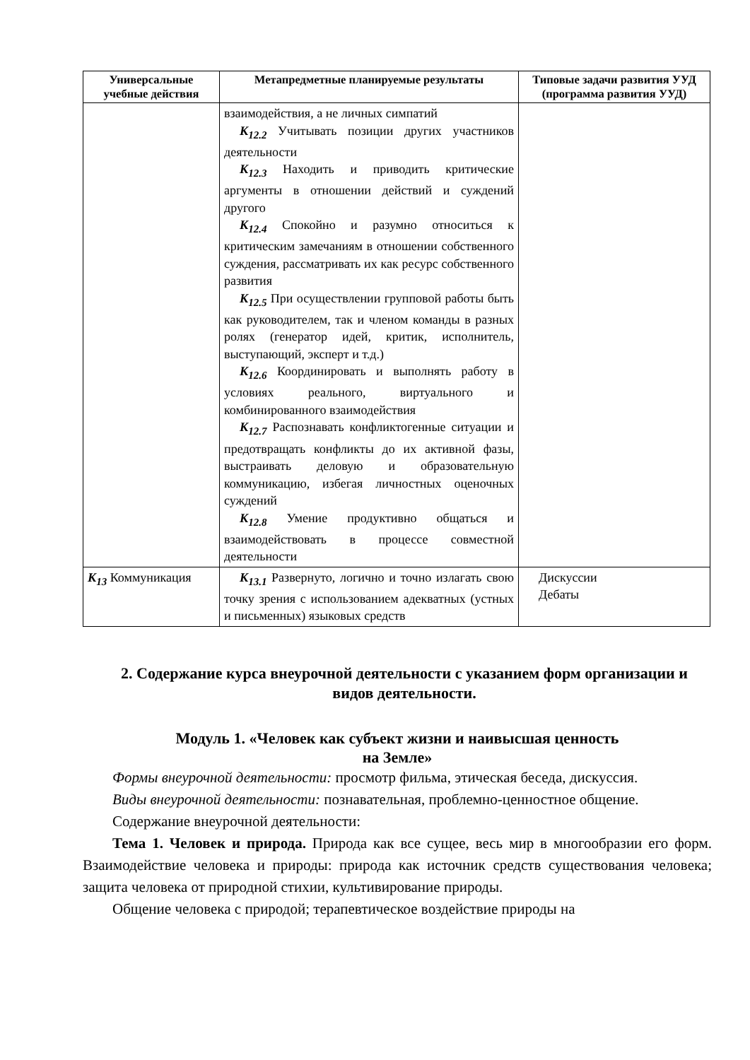| Универсальные учебные действия | Метапредметные планируемые результаты | Типовые задачи развития УУД (программа развития УУД) |
| --- | --- | --- |
| | взаимодействия, а не личных симпатий К<sub>12.2</sub> Учитывать позиции других участников деятельности К<sub>12.3</sub> Находить и приводить критические аргументы в отношении действий и суждений другого К<sub>12.4</sub> Спокойно и разумно относиться к критическим замечаниям в отношении собственного суждения, рассматривать их как ресурс собственного развития К<sub>12.5</sub> При осуществлении групповой работы быть как руководителем, так и членом команды в разных ролях (генератор идей, критик, исполнитель, выступающий, эксперт и т.д.) К<sub>12.6</sub> Координировать и выполнять работу в условиях реального, виртуального и комбинированного взаимодействия К<sub>12.7</sub> Распознавать конфликтогенные ситуации и предотвращать конфликты до их активной фазы, выстраивать деловую и образовательную коммуникацию, избегая личностных оценочных суждений К<sub>12.8</sub> Умение продуктивно общаться и взаимодействовать в процессе совместной деятельности | |
| К<sub>13</sub> Коммуникация | К<sub>13.1</sub> Развернуто, логично и точно излагать свою точку зрения с использованием адекватных (устных и письменных) языковых средств | Дискуссии Дебаты |
2. Содержание курса внеурочной деятельности с указанием форм организации и видов деятельности.
Модуль 1. «Человек как субъект жизни и наивысшая ценность
на Земле»
Формы внеурочной деятельности: просмотр фильма, этическая беседа, дискуссия.
Виды внеурочной деятельности: познавательная, проблемно-ценностное общение.
Содержание внеурочной деятельности:
Тема 1. Человек и природа. Природа как все сущее, весь мир в многообразии его форм. Взаимодействие человека и природы: природа как источник средств существования человека; защита человека от природной стихии, культивирование природы.
Общение человека с природой; терапевтическое воздействие природы на